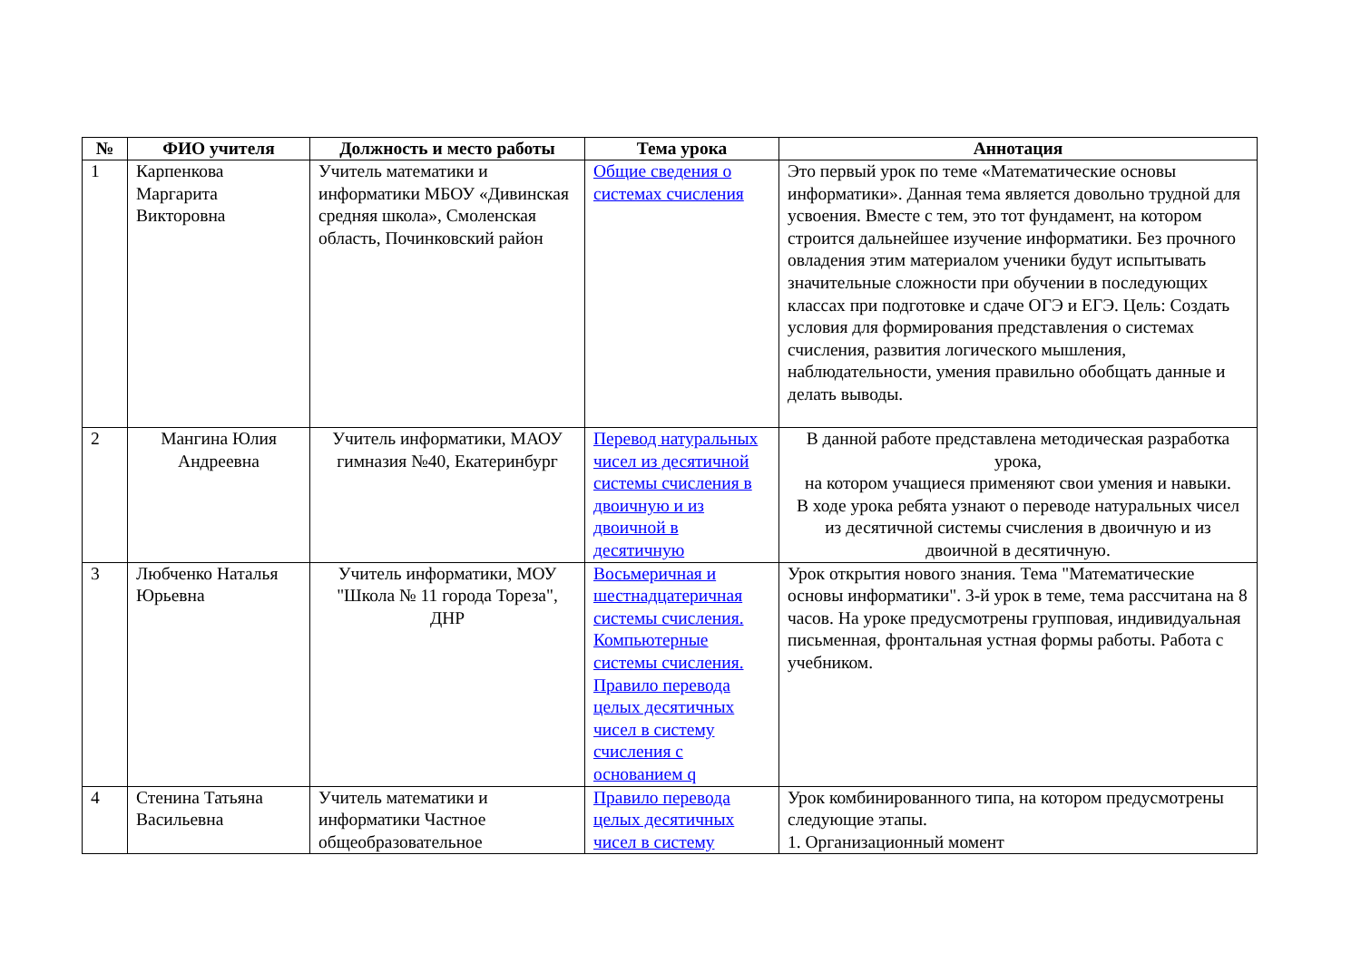| № | ФИО учителя | Должность и место работы | Тема урока | Аннотация |
| --- | --- | --- | --- | --- |
| 1 | Карпенкова Маргарита Викторовна | Учитель математики и информатики МБОУ «Дивинская средняя школа», Смоленская область, Починковский район | Общие сведения о системах счисления | Это первый урок по теме «Математические основы информатики». Данная тема является довольно трудной для усвоения. Вместе с тем, это тот фундамент, на котором строится дальнейшее изучение информатики. Без прочного овладения этим материалом ученики будут испытывать значительные сложности при обучении в последующих классах при подготовке и сдаче ОГЭ и ЕГЭ. Цель: Создать условия для формирования представления о системах счисления, развития логического мышления, наблюдательности, умения правильно обобщать данные и делать выводы. |
| 2 | Мангина Юлия Андреевна | Учитель информатики, МАОУ гимназия №40, Екатеринбург | Перевод натуральных чисел из десятичной системы счисления в двоичную и из двоичной в десятичную | В данной работе представлена методическая разработка урока, на котором учащиеся применяют свои умения и навыки. В ходе урока ребята узнают о переводе натуральных чисел из десятичной системы счисления в двоичную и из двоичной в десятичную. |
| 3 | Любченко Наталья Юрьевна | Учитель информатики, МОУ "Школа № 11 города Тореза", ДНР | Восьмеричная и шестнадцатеричная системы счисления. Компьютерные системы счисления. Правило перевода целых десятичных чисел в систему счисления с основанием q | Урок открытия нового знания. Тема "Математические основы информатики". 3-й урок в теме, тема рассчитана на 8 часов. На уроке предусмотрены групповая, индивидуальная письменная, фронтальная устная формы работы. Работа с учебником. |
| 4 | Стенина Татьяна Васильевна | Учитель математики и информатики Частное общеобразовательное | Правило перевода целых десятичных чисел в систему | Урок комбинированного типа, на котором предусмотрены следующие этапы. 1. Организационный момент |